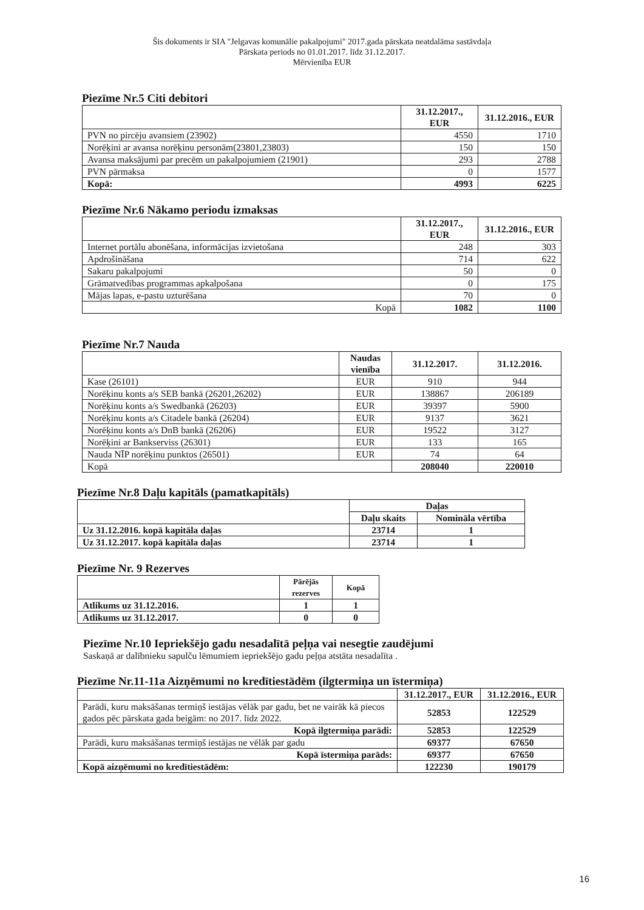Šis dokuments ir SIA "Jelgavas komunālie pakalpojumi" 2017.gada pārskata neatdalāma sastāvdaļa
Pārskata periods no 01.01.2017. līdz 31.12.2017.
Mērvienība EUR
Piezīme Nr.5 Citi debitori
| | 31.12.2017., EUR | 31.12.2016., EUR |
| --- | --- | --- |
| PVN no pircēju avansiem (23902) | 4550 | 1710 |
| Norēķini ar avansa norēķinu personām(23801,23803) | 150 | 150 |
| Avansa maksājumi par precēm un pakalpojumiem (21901) | 293 | 2788 |
| PVN pārmaksa | 0 | 1577 |
| Kopā: | 4993 | 6225 |
Piezīme Nr.6 Nākamo periodu izmaksas
| | 31.12.2017., EUR | 31.12.2016., EUR |
| --- | --- | --- |
| Internet portālu abonēšana, informācijas izvietošana | 248 | 303 |
| Apdrošināšana | 714 | 622 |
| Sakaru pakalpojumi | 50 | 0 |
| Grāmatvedības programmas apkalpošana | 0 | 175 |
| Mājas lapas, e-pastu uzturēšana | 70 | 0 |
| Kopā | 1082 | 1100 |
Piezīme Nr.7 Nauda
| | Naudas vienība | 31.12.2017. | 31.12.2016. |
| --- | --- | --- | --- |
| Kase (26101) | EUR | 910 | 944 |
| Norēķinu konts a/s SEB bankā (26201,26202) | EUR | 138867 | 206189 |
| Norēķinu konts a/s Swedbankā (26203) | EUR | 39397 | 5900 |
| Norēķinu konts a/s Citadele bankā (26204) | EUR | 9137 | 3621 |
| Norēķinu konts a/s DnB bankā (26206) | EUR | 19522 | 3127 |
| Norēķini ar Bankserviss (26301) | EUR | 133 | 165 |
| Nauda NĪP norēķinu punktos (26501) | EUR | 74 | 64 |
| Kopā | | 208040 | 220010 |
Piezīme Nr.8 Daļu kapitāls (pamatkapitāls)
| | Daļas | |
| --- | --- | --- |
| | Daļu skaits | Nomināla vērtība |
| Uz 31.12.2016. kopā kapitāla daļas | 23714 | 1 |
| Uz 31.12.2017. kopā kapitāla daļas | 23714 | 1 |
Piezīme Nr. 9 Rezerves
| | Pārējās rezerves | Kopā |
| --- | --- | --- |
| Atlikums uz 31.12.2016. | 1 | 1 |
| Atlikums uz 31.12.2017. | 0 | 0 |
Piezīme Nr.10 Iepriekšējo gadu nesadalītā peļņa vai nesegtie zaudējumi
Saskaņā ar dalībnieku sapulču lēmumiem iepriekšējo gadu peļņa atstāta nesadalīta .
Piezīme Nr.11-11a Aizņēmumi no kredītiestādēm (ilgtermiņa un īstermiņa)
| | 31.12.2017., EUR | 31.12.2016., EUR |
| --- | --- | --- |
| Parādi, kuru maksāšanas termiņš iestājas vēlāk par gadu, bet ne vairāk kā piecos gados pēc pārskata gada beigām: no 2017. līdz 2022. | 52853 | 122529 |
| Kopā ilgtermiņa parādi: | 52853 | 122529 |
| Parādi, kuru maksāšanas termiņš iestājas ne vēlāk par gadu | 69377 | 67650 |
| Kopā īstermiņa parāds: | 69377 | 67650 |
| Kopā aizņēmumi no kredītiestādēm: | 122230 | 190179 |
16